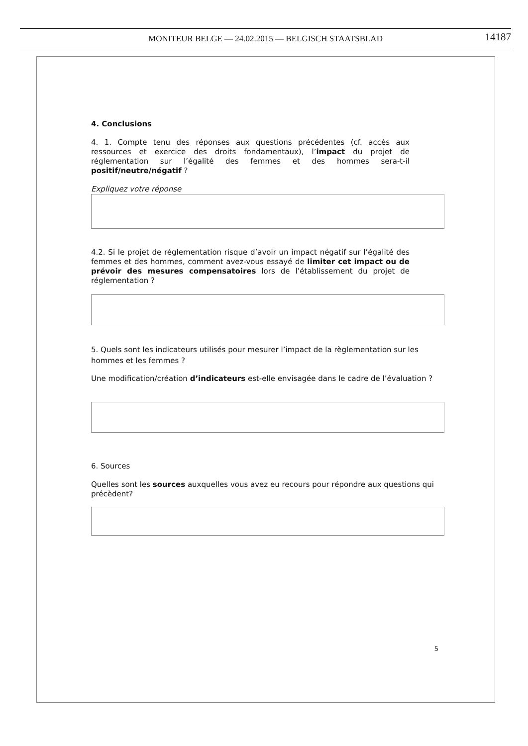MONITEUR BELGE — 24.02.2015 — BELGISCH STAATSBLAD 14187
4. Conclusions
4. 1. Compte tenu des réponses aux questions précédentes (cf. accès aux ressources et exercice des droits fondamentaux), l’impact du projet de réglementation sur l’égalité des femmes et des hommes sera-t-il positif/neutre/négatif ?
Expliquez votre réponse
4.2. Si le projet de réglementation risque d’avoir un impact négatif sur l’égalité des femmes et des hommes, comment avez-vous essayé de limiter cet impact ou de prévoir des mesures compensatoires lors de l’établissement du projet de réglementation ?
5. Quels sont les indicateurs utilisés pour mesurer l’impact de la règlementation sur les hommes et les femmes ?
Une modification/création d’indicateurs est-elle envisagée dans le cadre de l’évaluation ?
6. Sources
Quelles sont les sources auxquelles vous avez eu recours pour répondre aux questions qui précèdent?
5